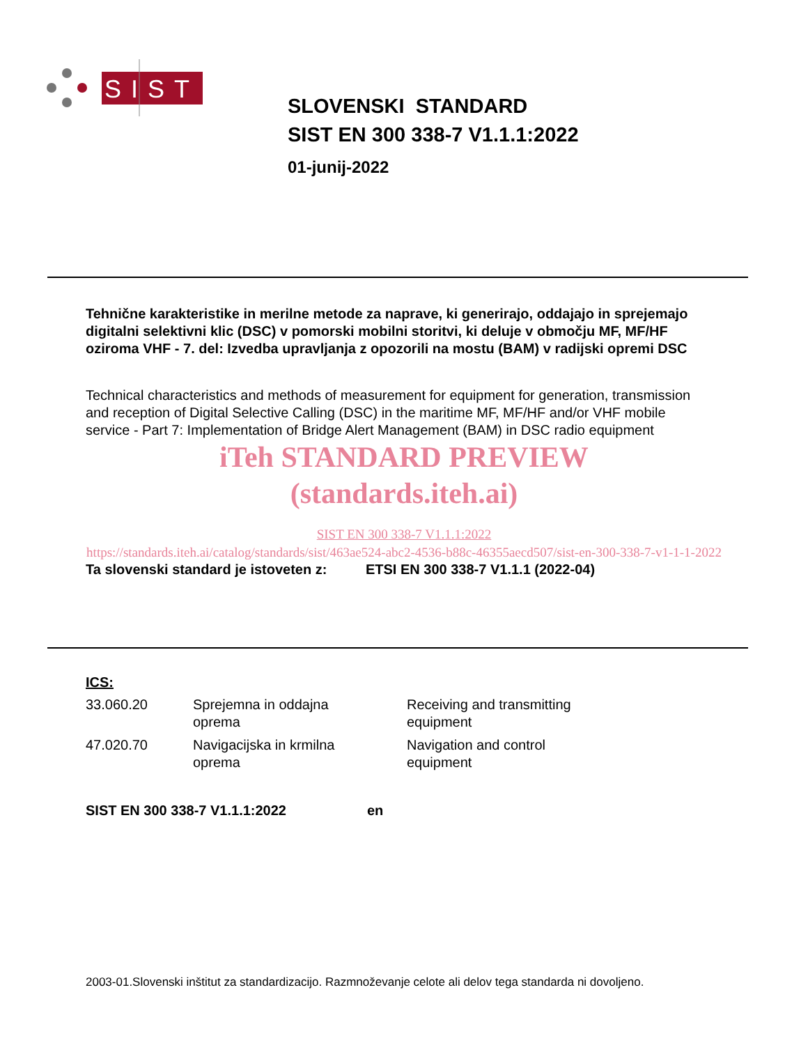SIST
SLOVENSKI STANDARD
SIST EN 300 338-7 V1.1.1:2022
01-junij-2022
Tehnične karakteristike in merilne metode za naprave, ki generirajo, oddajajo in sprejemajo digitalni selektivni klic (DSC) v pomorski mobilni storitvi, ki deluje v območju MF, MF/HF oziroma VHF - 7. del: Izvedba upravljanja z opozorili na mostu (BAM) v radijski opremi DSC
Technical characteristics and methods of measurement for equipment for generation, transmission and reception of Digital Selective Calling (DSC) in the maritime MF, MF/HF and/or VHF mobile service - Part 7: Implementation of Bridge Alert Management (BAM) in DSC radio equipment
iTeh STANDARD PREVIEW
(standards.iteh.ai)
SIST EN 300 338-7 V1.1.1:2022
https://standards.iteh.ai/catalog/standards/sist/463ae524-abc2-4536-b88c-46355aecd507/sist-en-300-338-7-v1-1-1-2022
Ta slovenski standard je istoveten z: ETSI EN 300 338-7 V1.1.1 (2022-04)
ICS:
| 33.060.20 | Sprejemna in oddajna oprema | Receiving and transmitting equipment |
| 47.020.70 | Navigacijska in krmilna oprema | Navigation and control equipment |
SIST EN 300 338-7 V1.1.1:2022 en
2003-01.Slovenski inštitut za standardizacijo. Razmnoževanje celote ali delov tega standarda ni dovoljeno.